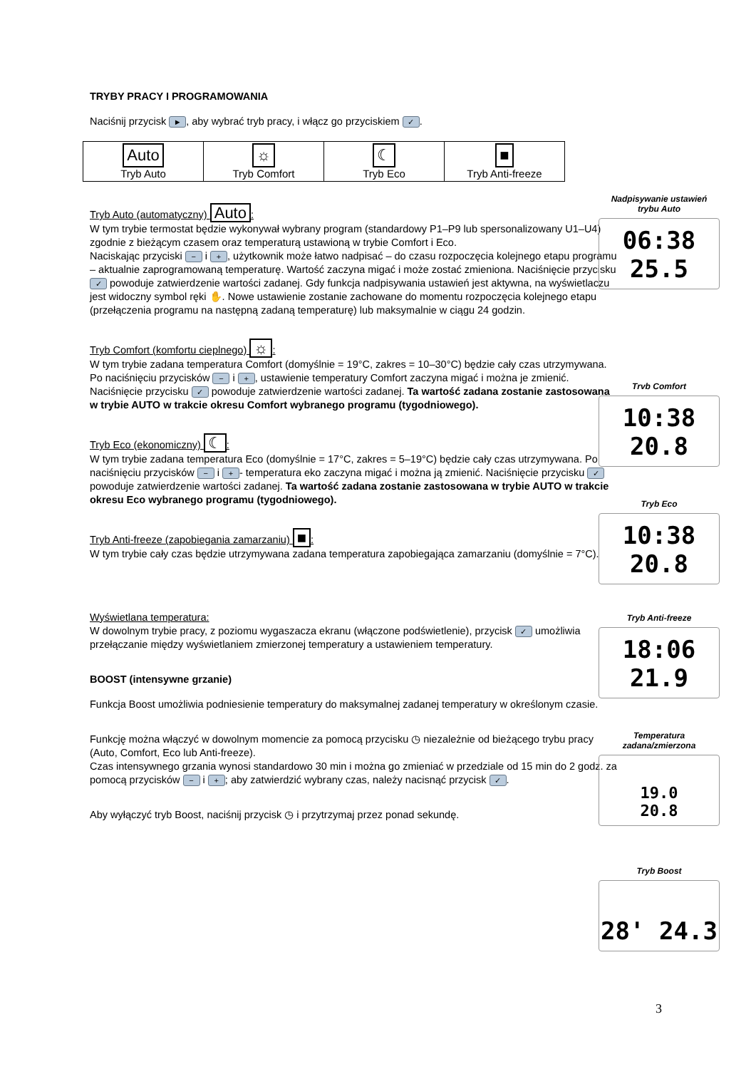TRYBY PRACY I PROGRAMOWANIA
Naciśnij przycisk ►, aby wybrać tryb pracy, i włącz go przyciskiem ✓.
| Auto Tryb Auto | ☼ Tryb Comfort | ☾ Tryb Eco | ■ Tryb Anti-freeze |
Tryb Auto (automatyczny) Auto:
W tym trybie termostat będzie wykonywał wybrany program (standardowy P1–P9 lub spersonalizowany U1–U4) zgodnie z bieżącym czasem oraz temperaturą ustawioną w trybie Comfort i Eco.
Naciskając przyciski − i +, użytkownik może łatwo nadpisać – do czasu rozpoczęcia kolejnego etapu programu – aktualnie zaprogramowaną temperaturę. Wartość zaczyna migać i może zostać zmieniona. Naciśnięcie przycisku ✓ powoduje zatwierdzenie wartości zadanej. Gdy funkcja nadpisywania ustawień jest aktywna, na wyświetlaczu jest widoczny symbol ręki ✋. Nowe ustawienie zostanie zachowane do momentu rozpoczęcia kolejnego etapu (przełączenia programu na następną zadaną temperaturę) lub maksymalnie w ciągu 24 godzin.
Tryb Comfort (komfortu cieplnego) ☼:
W tym trybie zadana temperatura Comfort (domyślnie = 19°C, zakres = 10–30°C) będzie cały czas utrzymywana. Po naciśnięciu przycisków − i +, ustawienie temperatury Comfort zaczyna migać i można je zmienić. Naciśnięcie przycisku ✓ powoduje zatwierdzenie wartości zadanej. Ta wartość zadana zostanie zastosowana w trybie AUTO w trakcie okresu Comfort wybranego programu (tygodniowego).
Tryb Eco (ekonomiczny) ☾:
W tym trybie zadana temperatura Eco (domyślnie = 17°C, zakres = 5–19°C) będzie cały czas utrzymywana. Po naciśnięciu przycisków − i + - temperatura eko zaczyna migać i można ją zmienić. Naciśnięcie przycisku ✓ powoduje zatwierdzenie wartości zadanej. Ta wartość zadana zostanie zastosowana w trybie AUTO w trakcie okresu Eco wybranego programu (tygodniowego).
Tryb Anti-freeze (zapobiegania zamarzaniu) ■:
W tym trybie cały czas będzie utrzymywana zadana temperatura zapobiegająca zamarzaniu (domyślnie = 7°C).
Wyświetlana temperatura:
W dowolnym trybie pracy, z poziomu wygaszacza ekranu (włączone podświetlenie), przycisk ✓ umożliwia przełączanie między wyświetlaniem zmierzonej temperatury a ustawieniem temperatury.
BOOST (intensywne grzanie)
Funkcja Boost umożliwia podniesienie temperatury do maksymalnej zadanej temperatury w określonym czasie.
Funkcję można włączyć w dowolnym momencie za pomocą przycisku ◷ niezależnie od bieżącego trybu pracy (Auto, Comfort, Eco lub Anti-freeze).
Czas intensywnego grzania wynosi standardowo 30 min i można go zmieniać w przedziale od 15 min do 2 godz. za pomocą przycisków − i +; aby zatwierdzić wybrany czas, należy nacisnąć przycisk ✓.
Aby wyłączyć tryb Boost, naciśnij przycisk ◷ i przytrzymaj przez ponad sekundę.
Nadpisywanie ustawień
trybu Auto
06:38 25.5
Trvb Comfort
10:38 20.8
Tryb Eco
10:38 20.8
Tryb Anti-freeze
18:06 21.9
Temperatura
zadana/zmierzona
19.0
20.8
Tryb Boost
28' 24.3
3